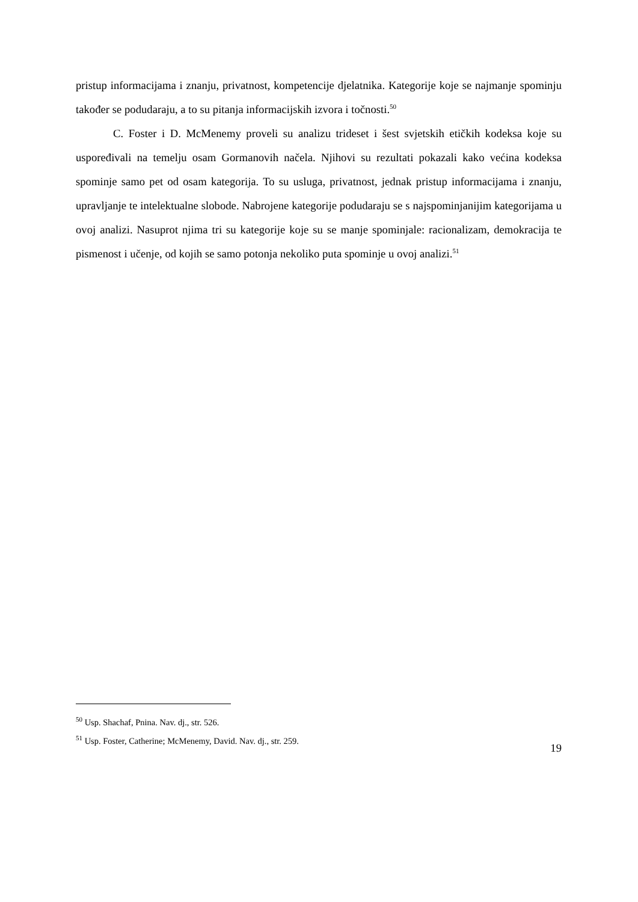pristup informacijama i znanju, privatnost, kompetencije djelatnika. Kategorije koje se najmanje spominju također se podudaraju, a to su pitanja informacijskih izvora i točnosti.<sup>50</sup>
C. Foster i D. McMenemy proveli su analizu trideset i šest svjetskih etičkih kodeksa koje su uspoređivali na temelju osam Gormanovih načela. Njihovi su rezultati pokazali kako većina kodeksa spominje samo pet od osam kategorija. To su usluga, privatnost, jednak pristup informacijama i znanju, upravljanje te intelektualne slobode. Nabrojene kategorije podudaraju se s najspominjanijim kategorijama u ovoj analizi. Nasuprot njima tri su kategorije koje su se manje spominjale: racionalizam, demokracija te pismenost i učenje, od kojih se samo potonja nekoliko puta spominje u ovoj analizi.<sup>51</sup>
<sup>50</sup> Usp. Shachaf, Pnina. Nav. dj., str. 526.
<sup>51</sup> Usp. Foster, Catherine; McMenemy, David. Nav. dj., str. 259.
19